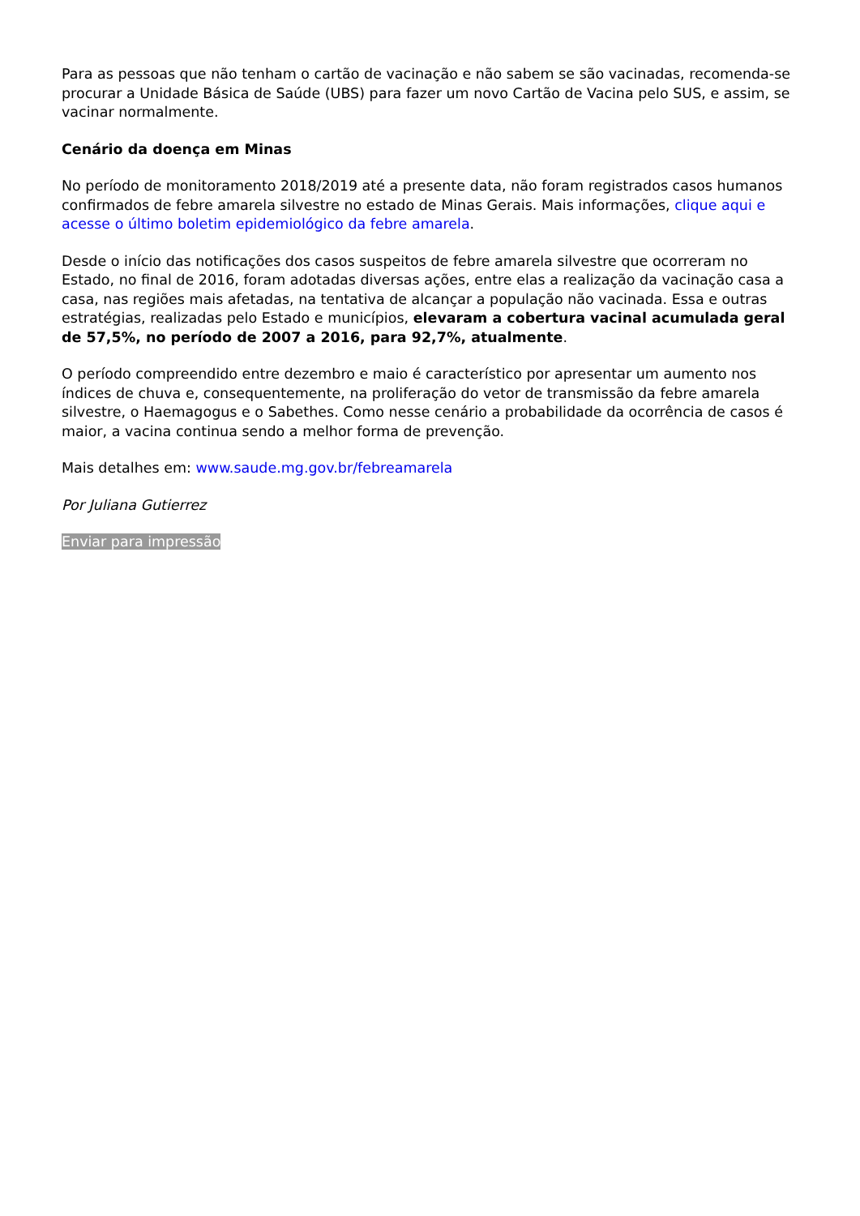Para as pessoas que não tenham o cartão de vacinação e não sabem se são vacinadas, recomenda-se procurar a Unidade Básica de Saúde (UBS) para fazer um novo Cartão de Vacina pelo SUS, e assim, se vacinar normalmente.
Cenário da doença em Minas
No período de monitoramento 2018/2019 até a presente data, não foram registrados casos humanos confirmados de febre amarela silvestre no estado de Minas Gerais. Mais informações, clique aqui e acesse o último boletim epidemiológico da febre amarela.
Desde o início das notificações dos casos suspeitos de febre amarela silvestre que ocorreram no Estado, no final de 2016, foram adotadas diversas ações, entre elas a realização da vacinação casa a casa, nas regiões mais afetadas, na tentativa de alcançar a população não vacinada. Essa e outras estratégias, realizadas pelo Estado e municípios, elevaram a cobertura vacinal acumulada geral de 57,5%, no período de 2007 a 2016, para 92,7%, atualmente.
O período compreendido entre dezembro e maio é característico por apresentar um aumento nos índices de chuva e, consequentemente, na proliferação do vetor de transmissão da febre amarela silvestre, o Haemagogus e o Sabethes. Como nesse cenário a probabilidade da ocorrência de casos é maior, a vacina continua sendo a melhor forma de prevenção.
Mais detalhes em: www.saude.mg.gov.br/febreamarela
Por Juliana Gutierrez
Enviar para impressão